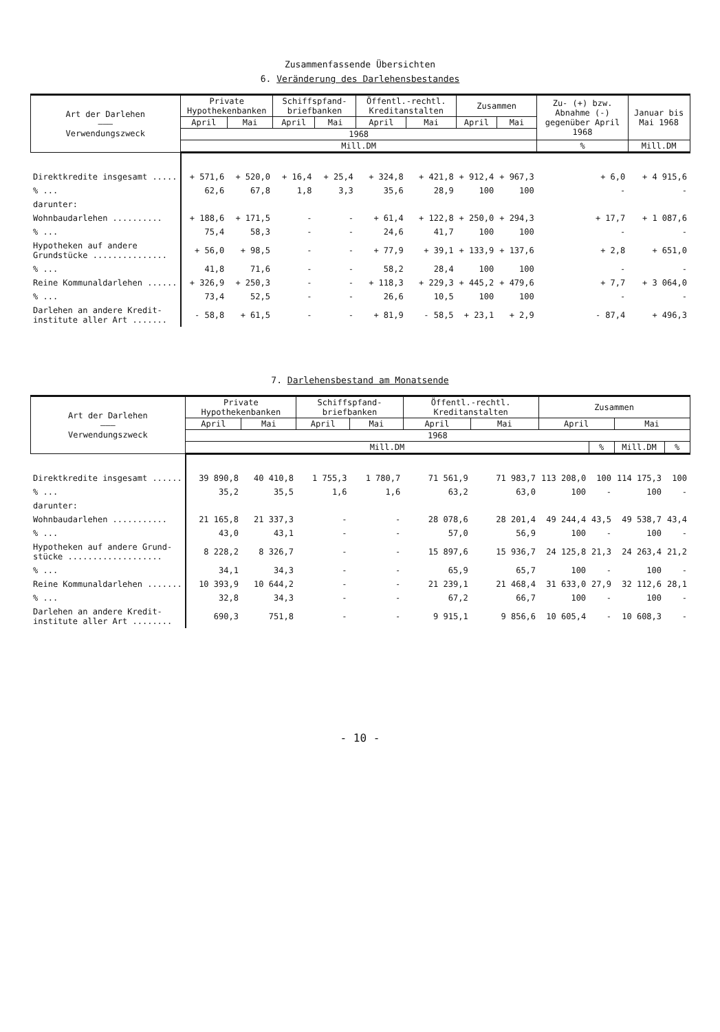Zusammenfassende Übersichten
6. Veränderung des Darlehensbestandes
| Art der Darlehen ——— Verwendungszweck | Private Hypothekenbanken | | Schiffspfand-briefbanken | | Öffentl.-rechtl. Kreditanstalten | | Zusammen | | Zu- (+) bzw. Abnahme (-) gegenüber April 1968 | Januar bis Mai 1968 |
| --- | --- | --- | --- | --- | --- | --- | --- | --- | --- | --- |
| | April | Mai | April | Mai | April | Mai | April | Mai | | |
| | 1968 | | | | | | | | | |
| | Mill.DM | | | | | | | | % | Mill.DM |
| Direktkredite insgesamt ..... | + 571,6 | + 520,0 | + 16,4 | + 25,4 | + 324,8 | + 421,8 | + 912,4 | + 967,3 | + 6,0 | + 4 915,6 |
| % ... | 62,6 | 67,8 | 1,8 | 3,3 | 35,6 | 28,9 | 100 | 100 | - | - |
| darunter: | | | | | | | | | | |
| Wohnbaudarlehen .......... | + 188,6 | + 171,5 | - | - | + 61,4 | + 122,8 | + 250,0 | + 294,3 | + 17,7 | + 1 087,6 |
| % ... | 75,4 | 58,3 | - | - | 24,6 | 41,7 | 100 | 100 | - | - |
| Hypotheken auf andere Grundstücke ............... | + 56,0 | + 98,5 | - | - | + 77,9 | + 39,1 | + 133,9 | + 137,6 | + 2,8 | + 651,0 |
| % ... | 41,8 | 71,6 | - | - | 58,2 | 28,4 | 100 | 100 | - | - |
| Reine Kommunaldarlehen ...... | + 326,9 | + 250,3 | - | - | + 118,3 | + 229,3 | + 445,2 | + 479,6 | + 7,7 | + 3 064,0 |
| % ... | 73,4 | 52,5 | - | - | 26,6 | 10,5 | 100 | 100 | - | - |
| Darlehen an andere Kredit- institute aller Art ....... | - 58,8 | + 61,5 | - | - | + 81,9 | - 58,5 | + 23,1 | + 2,9 | - 87,4 | + 496,3 |
7. Darlehensbestand am Monatsende
| Art der Darlehen ——— Verwendungszweck | Private Hypothekenbanken | | Schiffspfand-briefbanken | | Öffentl.-rechtl. Kreditanstalten | | Zusammen | | | |
| --- | --- | --- | --- | --- | --- | --- | --- | --- | --- | --- |
| | April | Mai | April | Mai | April | Mai | April | | Mai | |
| | 1968 | | | | | | | | | |
| | Mill.DM | | | | | | | % | Mill.DM | % |
| Direktkredite insgesamt ...... | 39 890,8 | 40 410,8 | 1 755,3 | 1 780,7 | 71 561,9 | 71 983,7 | 113 208,0 | 100 | 114 175,3 | 100 |
| % ... | 35,2 | 35,5 | 1,6 | 1,6 | 63,2 | 63,0 | 100 | - | 100 | - |
| darunter: | | | | | | | | | | |
| Wohnbaudarlehen ........... | 21 165,8 | 21 337,3 | - | - | 28 078,6 | 28 201,4 | 49 244,4 | 43,5 | 49 538,7 | 43,4 |
| % ... | 43,0 | 43,1 | - | - | 57,0 | 56,9 | 100 | - | 100 | - |
| Hypotheken auf andere Grund- stücke ................... | 8 228,2 | 8 326,7 | - | - | 15 897,6 | 15 936,7 | 24 125,8 | 21,3 | 24 263,4 | 21,2 |
| % ... | 34,1 | 34,3 | - | - | 65,9 | 65,7 | 100 | - | 100 | - |
| Reine Kommunaldarlehen ....... | 10 393,9 | 10 644,2 | - | - | 21 239,1 | 21 468,4 | 31 633,0 | 27,9 | 32 112,6 | 28,1 |
| % ... | 32,8 | 34,3 | - | - | 67,2 | 66,7 | 100 | - | 100 | - |
| Darlehen an andere Kredit- institute aller Art ........ | 690,3 | 751,8 | - | - | 9 915,1 | 9 856,6 | 10 605,4 | - | 10 608,3 | - |
- 10 -